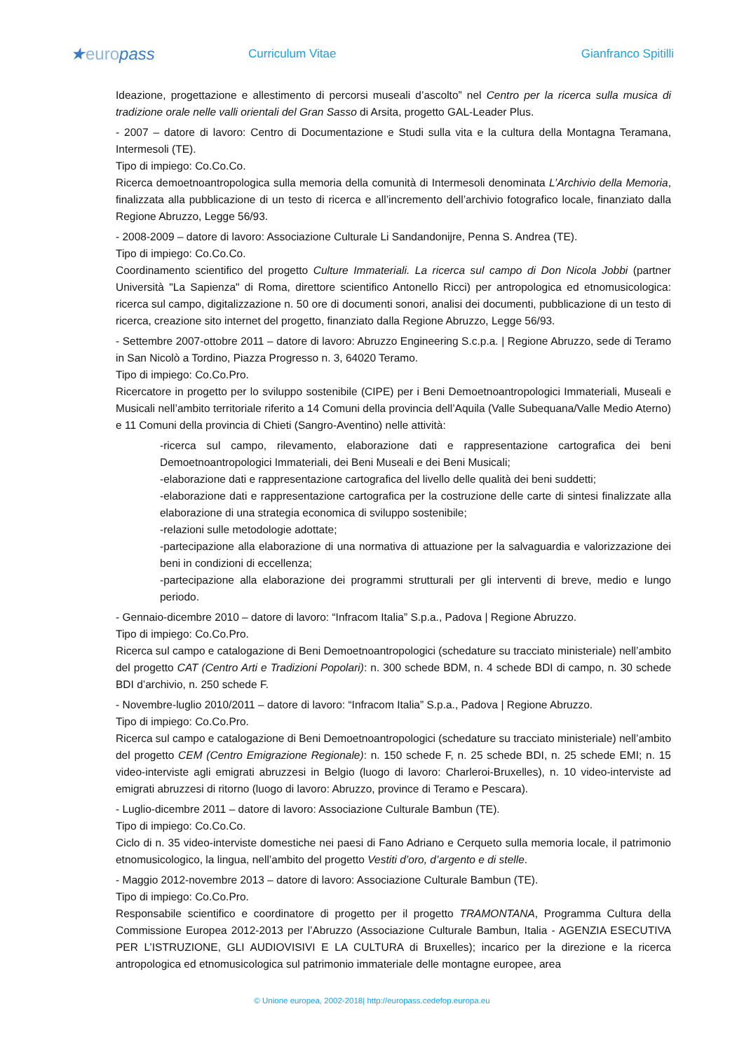★europass
Curriculum Vitae Gianfranco Spitilli
Ideazione, progettazione e allestimento di percorsi museali d’ascolto” nel Centro per la ricerca sulla musica di tradizione orale nelle valli orientali del Gran Sasso di Arsita, progetto GAL-Leader Plus.
- 2007 – datore di lavoro: Centro di Documentazione e Studi sulla vita e la cultura della Montagna Teramana, Intermesoli (TE).
Tipo di impiego: Co.Co.Co.
Ricerca demoetnoantropologica sulla memoria della comunità di Intermesoli denominata L’Archivio della Memoria, finalizzata alla pubblicazione di un testo di ricerca e all’incremento dell’archivio fotografico locale, finanziato dalla Regione Abruzzo, Legge 56/93.
- 2008-2009 – datore di lavoro: Associazione Culturale Li Sandandonijre, Penna S. Andrea (TE).
Tipo di impiego: Co.Co.Co.
Coordinamento scientifico del progetto Culture Immateriali. La ricerca sul campo di Don Nicola Jobbi (partner Università "La Sapienza" di Roma, direttore scientifico Antonello Ricci) per antropologica ed etnomusicologica: ricerca sul campo, digitalizzazione n. 50 ore di documenti sonori, analisi dei documenti, pubblicazione di un testo di ricerca, creazione sito internet del progetto, finanziato dalla Regione Abruzzo, Legge 56/93.
- Settembre 2007-ottobre 2011 – datore di lavoro: Abruzzo Engineering S.c.p.a. | Regione Abruzzo, sede di Teramo in San Nicolò a Tordino, Piazza Progresso n. 3, 64020 Teramo.
Tipo di impiego: Co.Co.Pro.
Ricercatore in progetto per lo sviluppo sostenibile (CIPE) per i Beni Demoetnoantropologici Immateriali, Museali e Musicali nell’ambito territoriale riferito a 14 Comuni della provincia dell’Aquila (Valle Subequana/Valle Medio Aterno) e 11 Comuni della provincia di Chieti (Sangro-Aventino) nelle attività:
-ricerca sul campo, rilevamento, elaborazione dati e rappresentazione cartografica dei beni Demoetnoantropologici Immateriali, dei Beni Museali e dei Beni Musicali;
-elaborazione dati e rappresentazione cartografica del livello delle qualità dei beni suddetti;
-elaborazione dati e rappresentazione cartografica per la costruzione delle carte di sintesi finalizzate alla elaborazione di una strategia economica di sviluppo sostenibile;
-relazioni sulle metodologie adottate;
-partecipazione alla elaborazione di una normativa di attuazione per la salvaguardia e valorizzazione dei beni in condizioni di eccellenza;
-partecipazione alla elaborazione dei programmi strutturali per gli interventi di breve, medio e lungo periodo.
- Gennaio-dicembre 2010 – datore di lavoro: “Infracom Italia” S.p.a., Padova | Regione Abruzzo.
Tipo di impiego: Co.Co.Pro.
Ricerca sul campo e catalogazione di Beni Demoetnoantropologici (schedature su tracciato ministeriale) nell’ambito del progetto CAT (Centro Arti e Tradizioni Popolari): n. 300 schede BDM, n. 4 schede BDI di campo, n. 30 schede BDI d’archivio, n. 250 schede F.
- Novembre-luglio 2010/2011 – datore di lavoro: “Infracom Italia” S.p.a., Padova | Regione Abruzzo.
Tipo di impiego: Co.Co.Pro.
Ricerca sul campo e catalogazione di Beni Demoetnoantropologici (schedature su tracciato ministeriale) nell’ambito del progetto CEM (Centro Emigrazione Regionale): n. 150 schede F, n. 25 schede BDI, n. 25 schede EMI; n. 15 video-interviste agli emigrati abruzzesi in Belgio (luogo di lavoro: Charleroi-Bruxelles), n. 10 video-interviste ad emigrati abruzzesi di ritorno (luogo di lavoro: Abruzzo, province di Teramo e Pescara).
- Luglio-dicembre 2011 – datore di lavoro: Associazione Culturale Bambun (TE).
Tipo di impiego: Co.Co.Co.
Ciclo di n. 35 video-interviste domestiche nei paesi di Fano Adriano e Cerqueto sulla memoria locale, il patrimonio etnomusicologico, la lingua, nell’ambito del progetto Vestiti d’oro, d’argento e di stelle.
- Maggio 2012-novembre 2013 – datore di lavoro: Associazione Culturale Bambun (TE).
Tipo di impiego: Co.Co.Pro.
Responsabile scientifico e coordinatore di progetto per il progetto TRAMONTANA, Programma Cultura della Commissione Europea 2012-2013 per l’Abruzzo (Associazione Culturale Bambun, Italia - AGENZIA ESECUTIVA PER L’ISTRUZIONE, GLI AUDIOVISIVI E LA CULTURA di Bruxelles); incarico per la direzione e la ricerca antropologica ed etnomusicologica sul patrimonio immateriale delle montagne europee, area
© Unione europea, 2002-2018| http://europass.cedefop.europa.eu